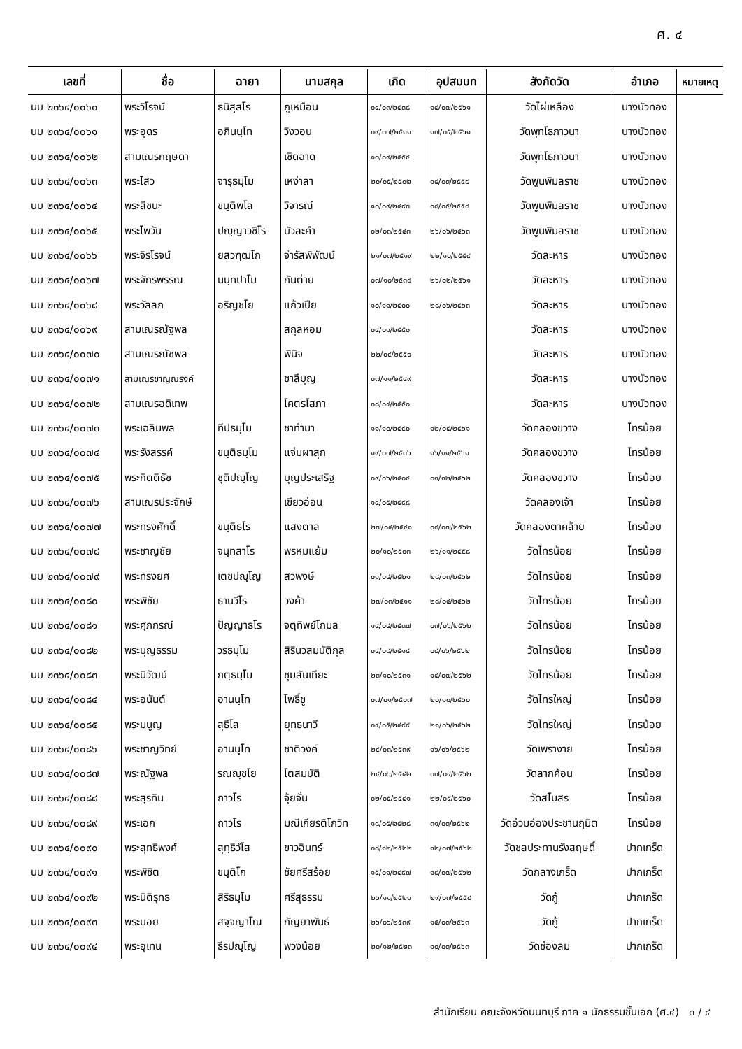ศ. ๔
| เลขที่ | ชื่อ | ฉายา | นามสกุล | เกิด | อุปสมบท | สังกัดวัด | อำเภอ | หมายเหตุ |
| --- | --- | --- | --- | --- | --- | --- | --- | --- |
| นบ ๒๓๖๔/๐๐๖๐ | พระวิโรจน์ | ธนิสฺสโร | ภูเหมือน | ๐๔/๐๓/๒๕๓๘ | ๑๔/๐๗/๒๕๖๑ | วัดไผ่เหลือง | บางบัวทอง | |
| นบ ๒๓๖๔/๐๐๖๑ | พระอุดร | อภินนฺโท | วิงวอน | ๐๙/๐๗/๒๕๑๑ | ๑๗/๐๕/๒๕๖๑ | วัดพุทโธภาวนา | บางบัวทอง | |
| นบ ๒๓๖๔/๐๐๖๒ | สามเณรกฤษดา | | เชิดฉาด | ๑๓/๐๙/๒๕๕๔ | | วัดพุทโธภาวนา | บางบัวทอง | |
| นบ ๒๓๖๔/๐๐๖๓ | พระไสว | จารุธมฺโม | เหง่าลา | ๒๐/๐๕/๒๕๐๒ | ๑๔/๐๓/๒๕๕๘ | วัดพูนพิมลราช | บางบัวทอง | |
| นบ ๒๓๖๔/๐๐๖๔ | พระสีชนะ | ขนฺติพโล | วิจารณ์ | ๑๐/๐๙/๒๔๙๓ | ๐๘/๐๕/๒๕๕๘ | วัดพูนพิมลราช | บางบัวทอง | |
| นบ ๒๓๖๔/๐๐๖๕ | พระไพวัน | ปญฺญาวชิโร | บัวละคำ | ๐๒/๐๓/๒๕๔๓ | ๒๖/๐๖/๒๕๖๓ | วัดพูนพิมลราช | บางบัวทอง | |
| นบ ๒๓๖๔/๐๐๖๖ | พระจิรโรจน์ | ยสวฑฺฒโก | จำรัสพิพัฒน์ | ๒๑/๐๗/๒๕๑๙ | ๒๒/๑๐/๒๕๕๙ | วัดละหาร | บางบัวทอง | |
| นบ ๒๓๖๔/๐๐๖๗ | พระจักรพรรณ | นนฺทปาโม | กันต่าย | ๐๗/๑๐/๒๕๓๘ | ๒๖/๐๒/๒๕๖๑ | วัดละหาร | บางบัวทอง | |
| นบ ๒๓๖๔/๐๐๖๘ | พระวัลลภ | อริญชโย | แก้วเปีย | ๑๐/๑๑/๒๕๐๐ | ๒๘/๐๖/๒๕๖๓ | วัดละหาร | บางบัวทอง | |
| นบ ๒๓๖๔/๐๐๖๙ | สามเณรณัฐพล | | สกุลหอม | ๐๔/๐๑/๒๕๕๐ | | วัดละหาร | บางบัวทอง | |
| นบ ๒๓๖๔/๐๐๗๐ | สามเณรณัชพล | | พินิจ | ๒๒/๐๔/๒๕๕๐ | | วัดละหาร | บางบัวทอง | |
| นบ ๒๓๖๔/๐๐๗๑ | สามเณรชาญณรงค์ | | ชาลีบุญ | ๐๗/๑๑/๒๕๔๙ | | วัดละหาร | บางบัวทอง | |
| นบ ๒๓๖๔/๐๐๗๒ | สามเณรอดิเทพ | | โคตรโสภา | ๐๘/๐๔/๒๕๕๐ | | วัดละหาร | บางบัวทอง | |
| นบ ๒๓๖๔/๐๐๗๓ | พระเฉลิมพล | ทีปธมฺโม | ชาทำมา | ๑๑/๑๐/๒๕๔๐ | ๑๒/๐๕/๒๕๖๑ | วัดคลองขวาง | ไทรน้อย | |
| นบ ๒๓๖๔/๐๐๗๔ | พระรังสรรค์ | ขนฺติธมฺโม | แจ่มผาสุก | ๑๙/๐๗/๒๕๓๖ | ๑๖/๑๑/๒๕๖๑ | วัดคลองขวาง | ไทรน้อย | |
| นบ ๒๓๖๔/๐๐๗๕ | พระกิตติธัช | ชุติปญฺโญ | บุญประเสริฐ | ๐๙/๐๖/๒๕๐๔ | ๐๑/๑๒/๒๕๖๒ | วัดคลองขวาง | ไทรน้อย | |
| นบ ๒๓๖๔/๐๐๗๖ | สามเณรประจักษ์ | | เขียวอ่อน | ๑๔/๐๕/๒๕๔๘ | | วัดคลองเจ้า | ไทรน้อย | |
| นบ ๒๓๖๔/๐๐๗๗ | พระทรงศักดิ์ | ขนฺติธโร | แสงตาล | ๒๗/๐๔/๒๕๔๑ | ๐๘/๐๗/๒๕๖๒ | วัดคลองตาคล้าย | ไทรน้อย | |
| นบ ๒๓๖๔/๐๐๗๘ | พระชาญชัย | จนฺทสาโร | พรหมแย้ม | ๒๐/๑๐/๒๕๐๓ | ๒๖/๑๑/๒๕๕๘ | วัดไทรน้อย | ไทรน้อย | |
| นบ ๒๓๖๔/๐๐๗๙ | พระทรงยศ | เตชปญฺโญ | สวพงษ์ | ๐๑/๐๔/๒๕๒๑ | ๒๘/๐๓/๒๕๖๒ | วัดไทรน้อย | ไทรน้อย | |
| นบ ๒๓๖๔/๐๐๘๐ | พระพิชัย | ธานวีโร | วงค้า | ๒๗/๐๓/๒๕๑๑ | ๒๘/๐๔/๒๕๖๒ | วัดไทรน้อย | ไทรน้อย | |
| นบ ๒๓๖๔/๐๐๘๑ | พระศุภกรณ์ | ปัญญาธโร | จตุทิพย์โกมล | ๑๔/๐๔/๒๕๓๗ | ๐๗/๐๖/๒๕๖๒ | วัดไทรน้อย | ไทรน้อย | |
| นบ ๒๓๖๔/๐๐๘๒ | พระบุญธรรม | วรธมฺโม | สิรินวสมบัติกุล | ๐๔/๐๘/๒๕๑๔ | ๐๘/๐๖/๒๕๖๒ | วัดไทรน้อย | ไทรน้อย | |
| นบ ๒๓๖๔/๐๐๘๓ | พระนิวัฒน์ | กตฺธมฺโม | ชุมสันเทียะ | ๒๓/๑๐/๒๕๓๑ | ๑๔/๐๗/๒๕๖๒ | วัดไทรน้อย | ไทรน้อย | |
| นบ ๒๓๖๔/๐๐๘๔ | พระอนันต์ | อานนฺโท | โพธิ์ชู | ๐๗/๐๑/๒๕๐๗ | ๒๐/๑๐/๒๕๖๐ | วัดไทรใหญ่ | ไทรน้อย | |
| นบ ๒๓๖๔/๐๐๘๕ | พระมนูญ | สุธีโล | ยุทธนาวี | ๐๔/๐๕/๒๔๙๙ | ๒๑/๐๖/๒๕๖๒ | วัดไทรใหญ่ | ไทรน้อย | |
| นบ ๒๓๖๔/๐๐๘๖ | พระชาญวิทย์ | อานนฺโท | ชาติวงค์ | ๒๔/๐๓/๒๕๓๙ | ๑๖/๐๖/๒๕๖๒ | วัดเพรางาย | ไทรน้อย | |
| นบ ๒๓๖๔/๐๐๘๗ | พระณัฐพล | รณญฺชโย | โตสมบัติ | ๒๔/๐๖/๒๕๔๒ | ๐๗/๐๔/๒๕๖๒ | วัดลากค้อน | ไทรน้อย | |
| นบ ๒๓๖๔/๐๐๘๘ | พระสุรทิน | ถาวโร | จุ้ยจั่น | ๐๒/๐๕/๒๕๔๑ | ๒๒/๐๕/๒๕๖๐ | วัดสโมสร | ไทรน้อย | |
| นบ ๒๓๖๔/๐๐๘๙ | พระเอก | ถาวโร | มณีเกียรติโกวิท | ๑๘/๐๕/๒๕๒๘ | ๓๑/๐๓/๒๕๖๒ | วัดอ่วมอ่องประชานฤมิต | ไทรน้อย | |
| นบ ๒๓๖๔/๐๐๙๐ | พระสุทธิพงศ์ | สุทฺธิวํโส | ขาวอินทร์ | ๐๘/๑๒/๒๕๒๒ | ๑๒/๐๗/๒๕๖๒ | วัดชลประทานรังสฤษดิ์ | ปากเกร็ด | |
| นบ ๒๓๖๔/๐๐๙๑ | พระพิชิต | ขนฺติโก | ชัยศรีสร้อย | ๑๕/๐๑/๒๔๙๗ | ๑๘/๐๗/๒๕๖๒ | วัดกลางเกร็ด | ปากเกร็ด | |
| นบ ๒๓๖๔/๐๐๙๒ | พระนิติรุทธ | สิริธมฺโม | ศรีสุธรรม | ๒๖/๑๑/๒๕๒๑ | ๒๙/๐๗/๒๕๕๘ | วัดกู้ | ปากเกร็ด | |
| นบ ๒๓๖๔/๐๐๙๓ | พระบอย | สจฺจญาโณ | กัญยาพันธ์ | ๒๖/๐๖/๒๕๓๙ | ๑๕/๐๓/๒๕๖๓ | วัดกู้ | ปากเกร็ด | |
| นบ ๒๓๖๔/๐๐๙๔ | พระอุเทน | ธีรปญฺโญ | พวงน้อย | ๒๐/๑๒/๒๕๒๓ | ๑๐/๐๓/๒๕๖๓ | วัดช่องลม | ปากเกร็ด | |
สำนักเรียน คณะจังหวัดนนทบุรี ภาค ๑ นักธรรมชั้นเอก (ศ.๔) ๓ / ๔